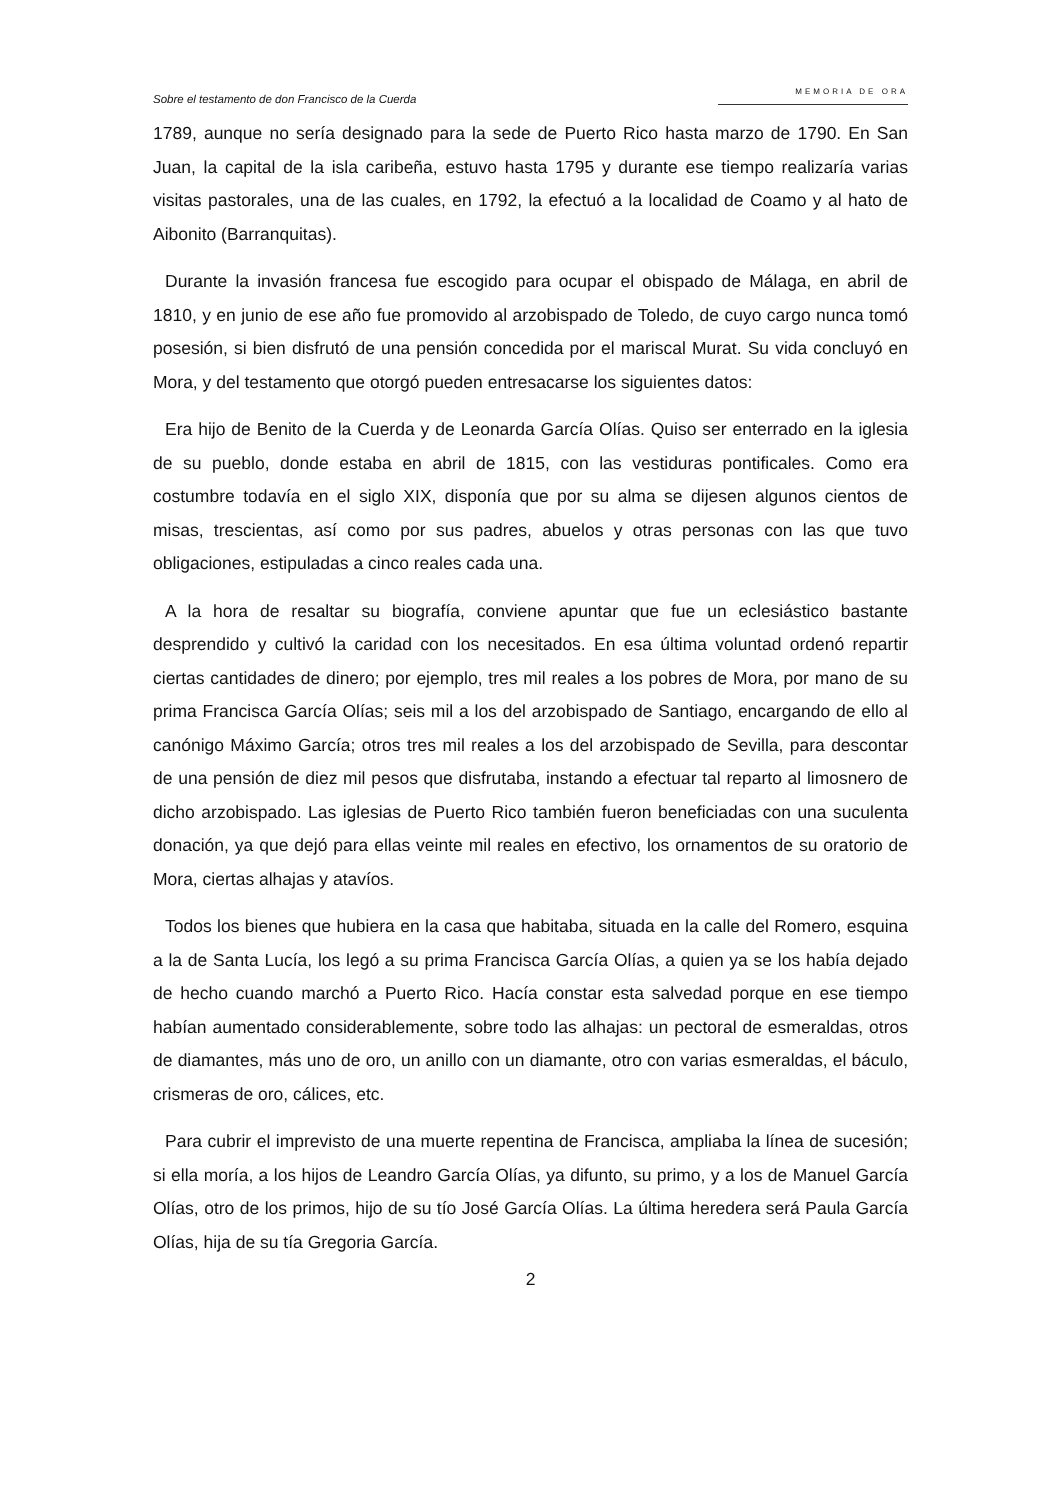Sobre el testamento de don Francisco de la Cuerda MEMORIA DE ORA
1789, aunque no sería designado para la sede de Puerto Rico hasta marzo de 1790. En San Juan, la capital de la isla caribeña, estuvo hasta 1795 y durante ese tiempo realizaría varias visitas pastorales, una de las cuales, en 1792, la efectuó a la localidad de Coamo y al hato de Aibonito (Barranquitas).
Durante la invasión francesa fue escogido para ocupar el obispado de Málaga, en abril de 1810, y en junio de ese año fue promovido al arzobispado de Toledo, de cuyo cargo nunca tomó posesión, si bien disfrutó de una pensión concedida por el mariscal Murat. Su vida concluyó en Mora, y del testamento que otorgó pueden entresacarse los siguientes datos:
Era hijo de Benito de la Cuerda y de Leonarda García Olías. Quiso ser enterrado en la iglesia de su pueblo, donde estaba en abril de 1815, con las vestiduras pontificales. Como era costumbre todavía en el siglo XIX, disponía que por su alma se dijesen algunos cientos de misas, trescientas, así como por sus padres, abuelos y otras personas con las que tuvo obligaciones, estipuladas a cinco reales cada una.
A la hora de resaltar su biografía, conviene apuntar que fue un eclesiástico bastante desprendido y cultivó la caridad con los necesitados. En esa última voluntad ordenó repartir ciertas cantidades de dinero; por ejemplo, tres mil reales a los pobres de Mora, por mano de su prima Francisca García Olías; seis mil a los del arzobispado de Santiago, encargando de ello al canónigo Máximo García; otros tres mil reales a los del arzobispado de Sevilla, para descontar de una pensión de diez mil pesos que disfrutaba, instando a efectuar tal reparto al limosnero de dicho arzobispado. Las iglesias de Puerto Rico también fueron beneficiadas con una suculenta donación, ya que dejó para ellas veinte mil reales en efectivo, los ornamentos de su oratorio de Mora, ciertas alhajas y atavíos.
Todos los bienes que hubiera en la casa que habitaba, situada en la calle del Romero, esquina a la de Santa Lucía, los legó a su prima Francisca García Olías, a quien ya se los había dejado de hecho cuando marchó a Puerto Rico. Hacía constar esta salvedad porque en ese tiempo habían aumentado considerablemente, sobre todo las alhajas: un pectoral de esmeraldas, otros de diamantes, más uno de oro, un anillo con un diamante, otro con varias esmeraldas, el báculo, crismeras de oro, cálices, etc.
Para cubrir el imprevisto de una muerte repentina de Francisca, ampliaba la línea de sucesión; si ella moría, a los hijos de Leandro García Olías, ya difunto, su primo, y a los de Manuel García Olías, otro de los primos, hijo de su tío José García Olías. La última heredera será Paula García Olías, hija de su tía Gregoria García.
2